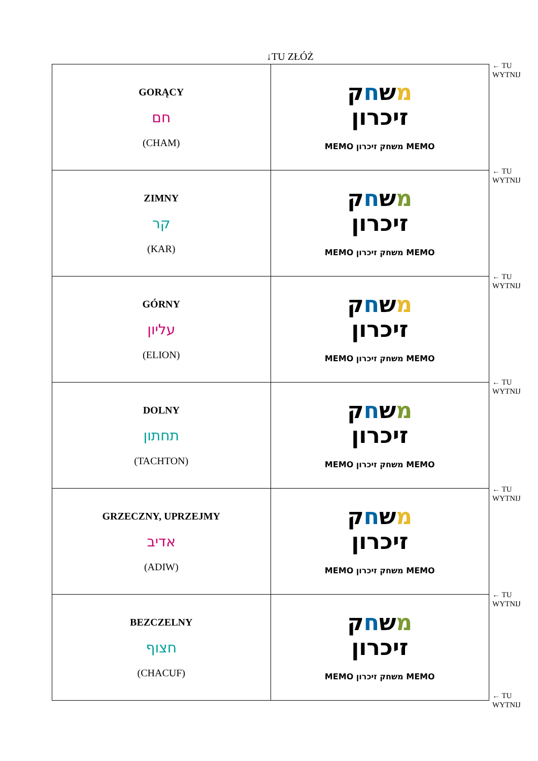↓TU ZŁÓŻ
← TU
WYTNIJ
← TU
WYTNIJ
← TU
WYTNIJ
← TU
WYTNIJ
← TU
WYTNIJ
← TU
WYTNIJ
← TU
WYTNIJ
| GORĄCY חם (CHAM) | מ ש ח ק זיכרון MEMO משחק זיכרון MEMO |
| ZIMNY קר (KAR) | מ ש ח ק זיכרון MEMO משחק זיכרון MEMO |
| GÓRNY עליון (ELION) | מ ש ח ק זיכרון MEMO משחק זיכרון MEMO |
| DOLNY תחתון (TACHTON) | מ ש ח ק זיכרון MEMO משחק זיכרון MEMO |
| GRZECZNY, UPRZEJMY אדיב (ADIW) | מ ש ח ק זיכרון MEMO משחק זיכרון MEMO |
| BEZCZELNY חצוף (CHACUF) | מ ש ח ק זיכרון MEMO משחק זיכרון MEMO |